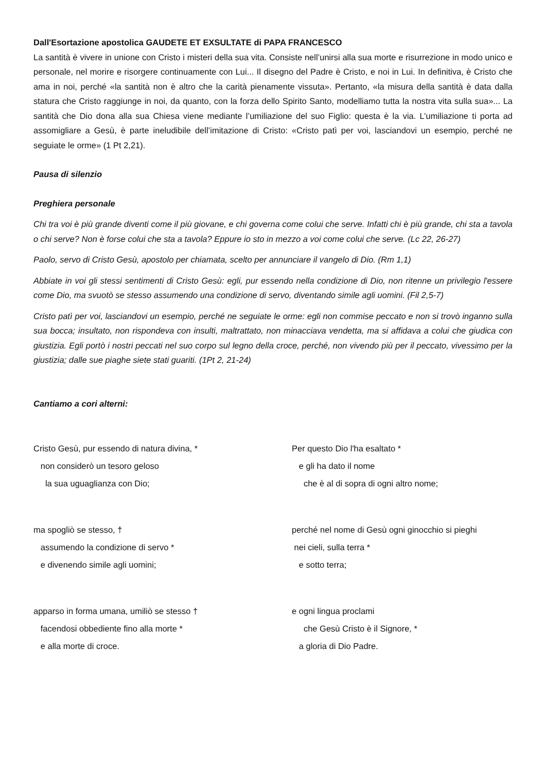Dall'Esortazione apostolica GAUDETE ET EXSULTATE di PAPA FRANCESCO
La santità è vivere in unione con Cristo i misteri della sua vita. Consiste nell’unirsi alla sua morte e risurrezione in modo unico e personale, nel morire e risorgere continuamente con Lui... Il disegno del Padre è Cristo, e noi in Lui. In definitiva, è Cristo che ama in noi, perché «la santità non è altro che la carità pienamente vissuta». Pertanto, «la misura della santità è data dalla statura che Cristo raggiunge in noi, da quanto, con la forza dello Spirito Santo, modelliamo tutta la nostra vita sulla sua»... La santità che Dio dona alla sua Chiesa viene mediante l’umiliazione del suo Figlio: questa è la via. L’umiliazione ti porta ad assomigliare a Gesù, è parte ineludibile dell’imitazione di Cristo: «Cristo patì per voi, lasciandovi un esempio, perché ne seguiate le orme» (1 Pt 2,21).
Pausa di silenzio
Preghiera personale
Chi tra voi è più grande diventi come il più giovane, e chi governa come colui che serve. Infatti chi è più grande, chi sta a tavola o chi serve? Non è forse colui che sta a tavola? Eppure io sto in mezzo a voi come colui che serve. (Lc 22, 26-27)
Paolo, servo di Cristo Gesù, apostolo per chiamata, scelto per annunciare il vangelo di Dio. (Rm 1,1)
Abbiate in voi gli stessi sentimenti di Cristo Gesù: egli, pur essendo nella condizione di Dio, non ritenne un privilegio l'essere come Dio, ma svuotò se stesso assumendo una condizione di servo, diventando simile agli uomini. (Fil 2,5-7)
Cristo patì per voi, lasciandovi un esempio, perché ne seguiate le orme: egli non commise peccato e non si trovò inganno sulla sua bocca; insultato, non rispondeva con insulti, maltrattato, non minacciava vendetta, ma si affidava a colui che giudica con giustizia. Egli portò i nostri peccati nel suo corpo sul legno della croce, perché, non vivendo più per il peccato, vivessimo per la giustizia; dalle sue piaghe siete stati guariti. (1Pt 2, 21-24)
Cantiamo a cori alterni:
Cristo Gesù, pur essendo di natura divina, *
non considerò un tesoro geloso
la sua uguaglianza con Dio;
ma spogliò se stesso, †
assumendo la condizione di servo *
e divenendo simile agli uomini;
apparso in forma umana, umiliò se stesso †
facendosi obbediente fino alla morte *
e alla morte di croce.
Per questo Dio l'ha esaltato *
e gli ha dato il nome
che è al di sopra di ogni altro nome;
perché nel nome di Gesù ogni ginocchio si pieghi
nei cieli, sulla terra *
e sotto terra;
e ogni lingua proclami
che Gesù Cristo è il Signore, *
a gloria di Dio Padre.